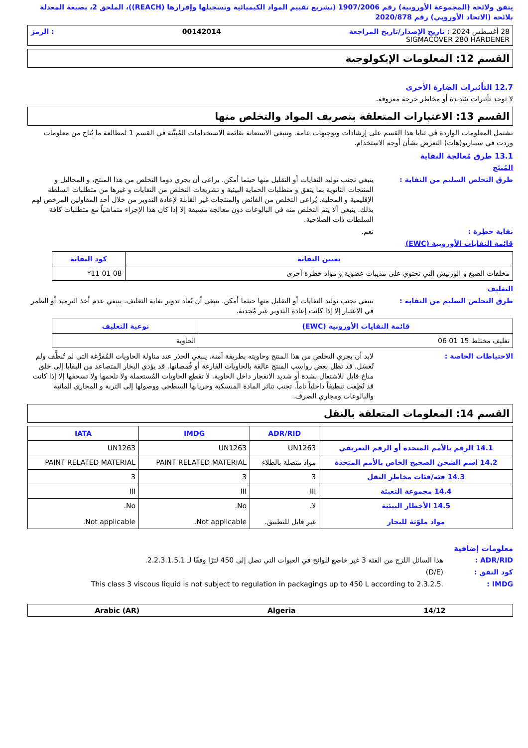يتفق ولائحة (المجموعة الأوروبية) رقم 1907/2006 (تشريع تقييم المواد الكيميائية وتسجيلها وإقرارها (REACH))، الملحق 2، بصيغة المعدلة بلائحة (الاتحاد الأوروبي) رقم 2020/878
28 أغسطس 2024 : تاريخ الإصدار/تاريخ المراجعة 00142014: الرمز
SIGMACOVER 280 HARDENER
القسم 12: المعلومات الإيكولوجية
12.7 التأثيرات الضارة الأخرى
لا توجد تأثيرات شديدة أو مخاطر حرجة معروفة.
القسم 13: الاعتبارات المتعلقة بتصريف المواد والتخلص منها
تشتمل المعلومات الواردة في ثنايا هذا القسم على إرشادات وتوجيهات عامة. وتنبغي الاستعانة بقائمة الاستخدامات المُبيَّنة في القسم 1 لمطالعة ما يُتاح من معلومات وردت في سيناريو(هات) التعرض بشأن أوجه الاستخدام.
13.1 طرق مُعالجة النفاية
المُنتَج
طرق التخلص السليم من النفاية : ينبغي تجنب توليد النفايات أو التقليل منها حيثما أمكن. يراعى أن يجري دوما التخلص من هذا المنتج، و المحاليل و المنتجات الثانوية بما يتفق و متطلبات الحماية البيئية و تشريعات التخلص من النفايات و غيرها من متطلبات السلطة الإقليمية و المحلية. يُراعى التخلص من الفائض والمنتجات غير القابلة لإعادة التدوير من خلال أحد المقاولين المرخص لهم بذلك. ينبغي ألا يتم التخلص منه في البالوعات دون معالجة مسبقة إلا إذا كان هذا الإجراء متماشياً مع متطلبات كافة السلطات ذات الصلاحية.
نفاية خطِرة : نعم.
قائمة النفايات الأوروبية (EWC)
| تعيين النفاية | كود النفاية |
| --- | --- |
| مخلفات الصبغ و الورنيش التي تحتوي على مذيبات عضوية و مواد خطرة أخرى | 08 01 11* |
التغليف
طرق التخلص السليم من النفاية : ينبغي تجنب توليد النفايات أو التقليل منها حيثما أمكن. ينبغي أن يُعاد تدوير نفاية التغليف. ينبغي عدم أخذ الترميد أو الطمر في الاعتبار إلا إذا كانت إعادة التدوير غير مُجدية.
| قائمة النفايات الأوروبية (EWC) | نوعية التغليف |
| --- | --- |
| تغليف مختلط 15 01 06 | الحاوية |
الاحتياطات الخاصة : لابد أن يجري التخلص من هذا المنتج وحاويته بطريقة آمنة. ينبغي الحذر عند مناولة الحاويات المُفرَّغة التي لم تُنظَّف ولم تُغسَل. قد تظل بعض رواسب المنتج عالقة بالحاويات الفارغة أو قُمصانها. قد يؤدي البخار المتصاعد من البقايا إلى خلق مناخ قابل للاشتعال بشدة أو شديد الانفجار داخل الحاوية. لا تقطع الحاويات المُستعملة ولا تلحمها ولا تسحقها إلا إذا كانت قد نُظِفت تنظيفاً داخلياً تاماً. تجنب تناثر المادة المنسكبة وجريانها السطحي ووصولها إلى التربة و المجاري المائية والبالوعات ومجاري الصرف.
القسم 14: المعلومات المتعلقة بالنقل
| | ADR/RID | IMDG | IATA |
| --- | --- | --- | --- |
| 14.1 الرقم بالأمم المتحدة أو الرقم التعريفي | UN1263 | UN1263 | UN1263 |
| 14.2 اسم الشحن الصحيح الخاص بالأمم المتحدة | مواد متصلة بالطلاء | PAINT RELATED MATERIAL | PAINT RELATED MATERIAL |
| 14.3 فئة/فئات مخاطر النقل | 3 | 3 | 3 |
| 14.4 مجموعة التعبئة | III | III | III |
| 14.5 الأخطار البيئية مواد ملوّثة للبحار | لا. غير قابل للتطبيق. | No. Not applicable. | No. Not applicable. |
معلومات إضافية
ADR/RID : هذا السائل اللزج من الفئة 3 غير خاضع للوائح في العبوات التي تصل إلى 450 لترًا وفقًا لـ 2.2.3.1.5.1.
كود النفق : (D/E)
IMDG : This class 3 viscous liquid is not subject to regulation in packagings up to 450 L according to 2.3.2.5.
14/12 Algeria Arabic (AR)